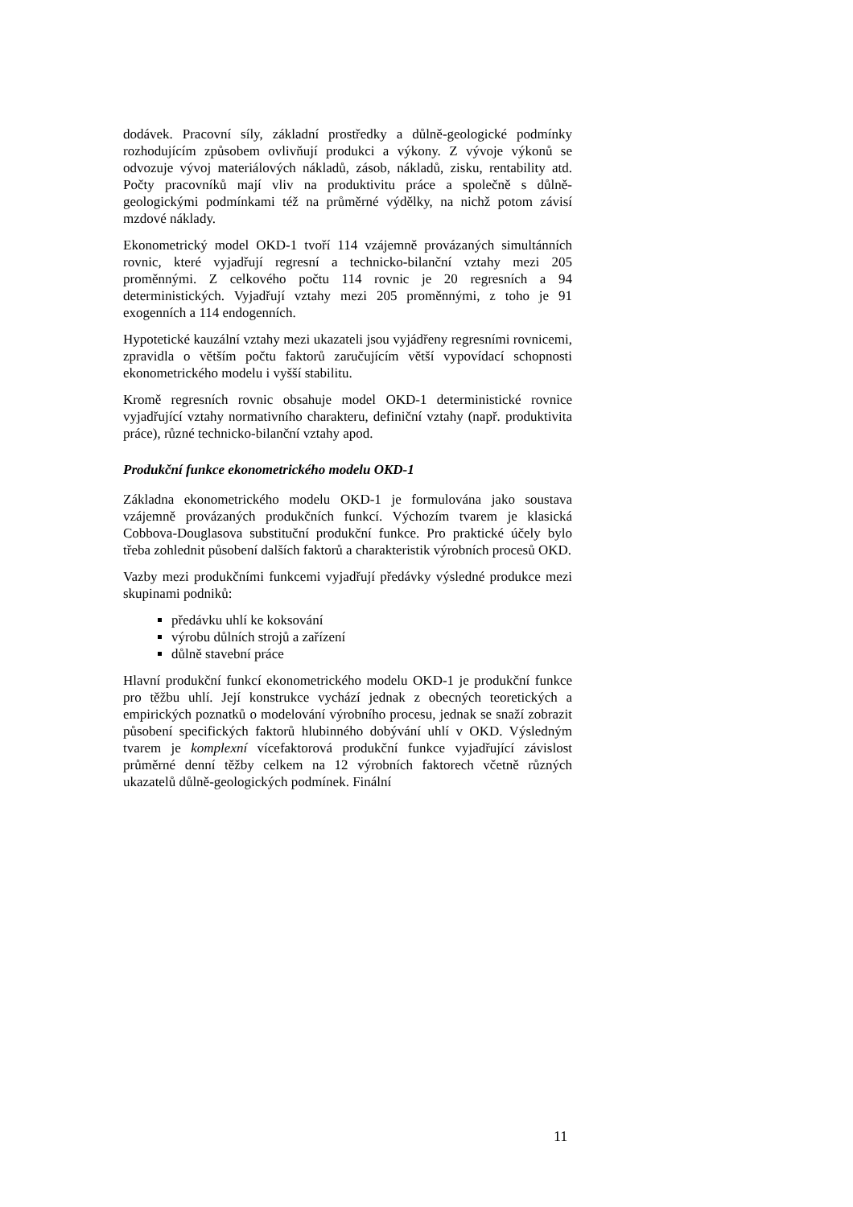dodávek. Pracovní síly, základní prostředky a důlně-geologické podmínky rozhodujícím způsobem ovlivňují produkci a výkony. Z vývoje výkonů se odvozuje vývoj materiálových nákladů, zásob, nákladů, zisku, rentability atd. Počty pracovníků mají vliv na produktivitu práce a společně s důlně-geologickými podmínkami též na průměrné výdělky, na nichž potom závisí mzdové náklady.
Ekonometrický model OKD-1 tvoří 114 vzájemně provázaných simultánních rovnic, které vyjadřují regresní a technicko-bilanční vztahy mezi 205 proměnnými. Z celkového počtu 114 rovnic je 20 regresních a 94 deterministických. Vyjadřují vztahy mezi 205 proměnnými, z toho je 91 exogenních a 114 endogenních.
Hypotetické kauzální vztahy mezi ukazateli jsou vyjádřeny regresními rovnicemi, zpravidla o větším počtu faktorů zaručujícím větší vypovídací schopnosti ekonometrického modelu i vyšší stabilitu.
Kromě regresních rovnic obsahuje model OKD-1 deterministické rovnice vyjadřující vztahy normativního charakteru, definiční vztahy (např. produktivita práce), různé technicko-bilanční vztahy apod.
Produkční funkce ekonometrického modelu OKD-1
Základna ekonometrického modelu OKD-1 je formulována jako soustava vzájemně provázaných produkčních funkcí. Výchozím tvarem je klasická Cobbova-Douglasova substituční produkční funkce. Pro praktické účely bylo třeba zohlednit působení dalších faktorů a charakteristik výrobních procesů OKD.
Vazby mezi produkčními funkcemi vyjadřují předávky výsledné produkce mezi skupinami podniků:
předávku uhlí ke koksování
výrobu důlních strojů a zařízení
důlně stavební práce
Hlavní produkční funkcí ekonometrického modelu OKD-1 je produkční funkce pro těžbu uhlí. Její konstrukce vychází jednak z obecných teoretických a empirických poznatků o modelování výrobního procesu, jednak se snaží zobrazit působení specifických faktorů hlubinného dobývání uhlí v OKD. Výsledným tvarem je komplexní vícefaktorová produkční funkce vyjadřující závislost průměrné denní těžby celkem na 12 výrobních faktorech včetně různých ukazatelů důlně-geologických podmínek. Finální
11